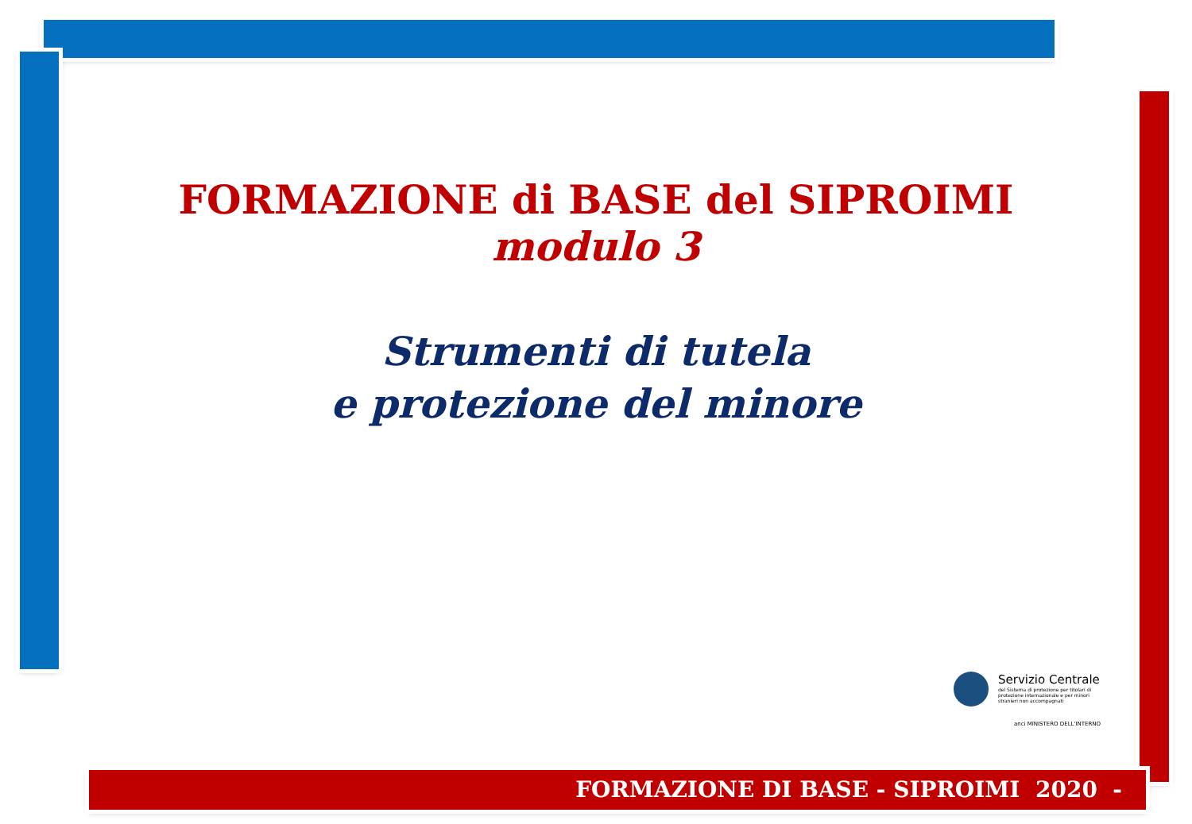FORMAZIONE di BASE del SIPROIMI
modulo 3
Strumenti di tutela
e protezione del minore
Servizio Centrale
del Sistema di protezione per titolari di protezione internazionale e per minori stranieri non accompagnati
anci MINISTERO DELL'INTERNO
FORMAZIONE DI BASE - SIPROIMI 2020 -